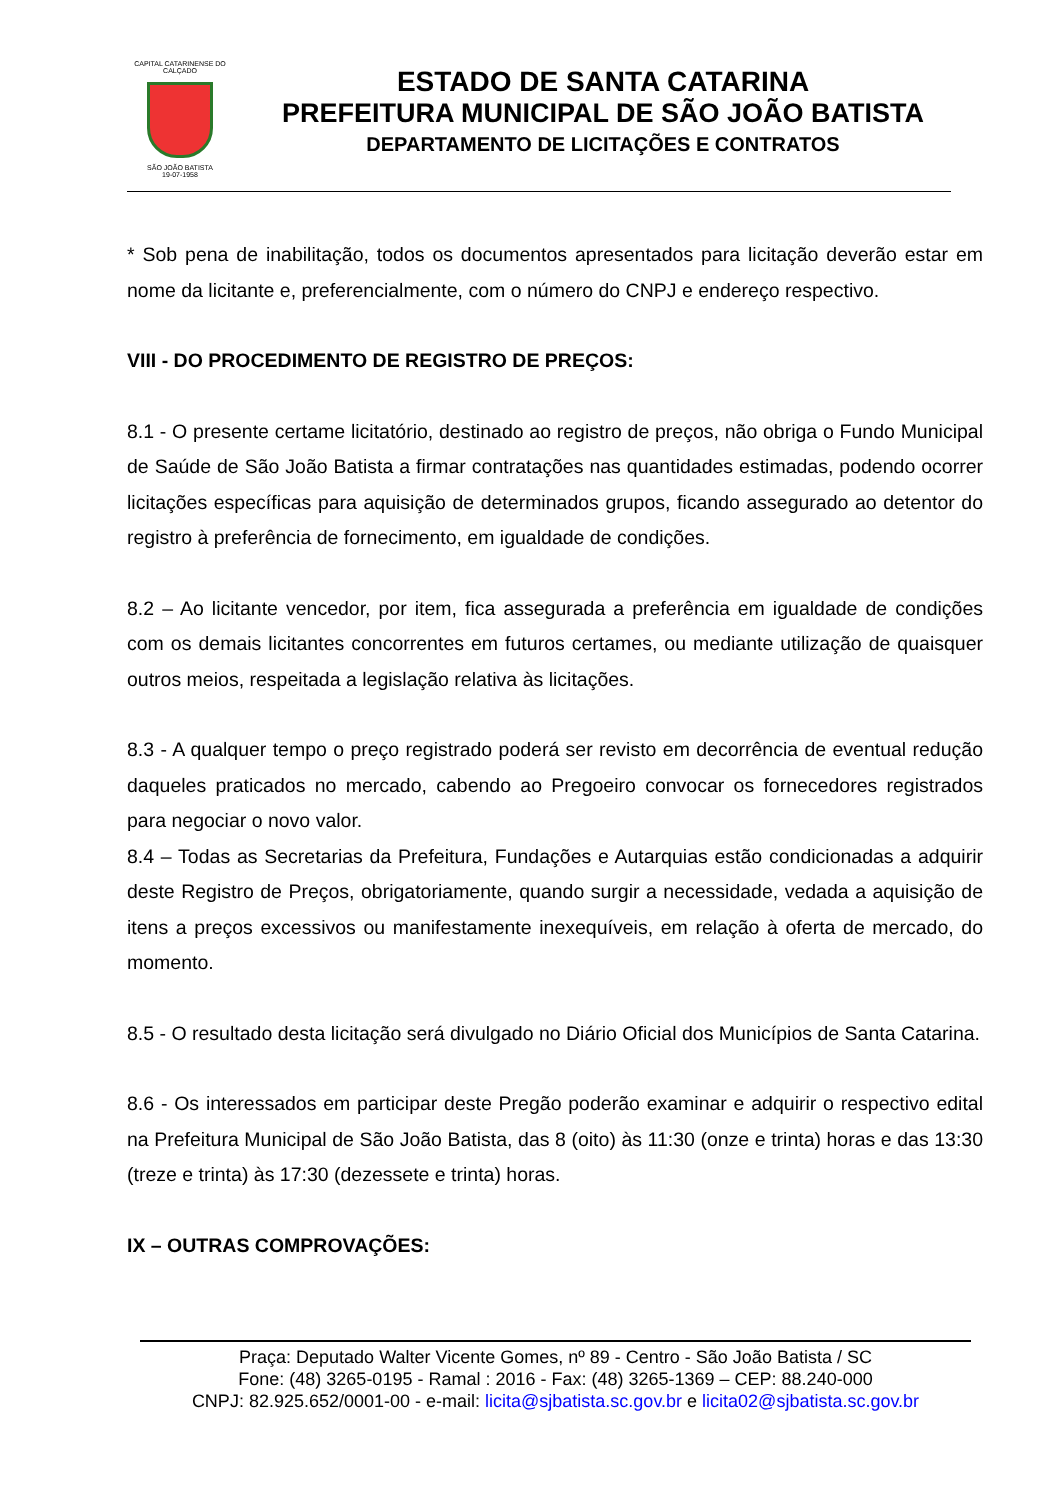CAPITAL CATARINENSE DO CALÇADO
SÃO JOÃO BATISTA
19-07-1958
ESTADO DE SANTA CATARINA
PREFEITURA MUNICIPAL DE SÃO JOÃO BATISTA
DEPARTAMENTO DE LICITAÇÕES E CONTRATOS
* Sob pena de inabilitação, todos os documentos apresentados para licitação deverão estar em nome da licitante e, preferencialmente, com o número do CNPJ e endereço respectivo.
VIII - DO PROCEDIMENTO DE REGISTRO DE PREÇOS:
8.1 - O presente certame licitatório, destinado ao registro de preços, não obriga o Fundo Municipal de Saúde de São João Batista a firmar contratações nas quantidades estimadas, podendo ocorrer licitações específicas para aquisição de determinados grupos, ficando assegurado ao detentor do registro à preferência de fornecimento, em igualdade de condições.
8.2 – Ao licitante vencedor, por item, fica assegurada a preferência em igualdade de condições com os demais licitantes concorrentes em futuros certames, ou mediante utilização de quaisquer outros meios, respeitada a legislação relativa às licitações.
8.3 - A qualquer tempo o preço registrado poderá ser revisto em decorrência de eventual redução daqueles praticados no mercado, cabendo ao Pregoeiro convocar os fornecedores registrados para negociar o novo valor.
8.4 – Todas as Secretarias da Prefeitura, Fundações e Autarquias estão condicionadas a adquirir deste Registro de Preços, obrigatoriamente, quando surgir a necessidade, vedada a aquisição de itens a preços excessivos ou manifestamente inexequíveis, em relação à oferta de mercado, do momento.
8.5 - O resultado desta licitação será divulgado no Diário Oficial dos Municípios de Santa Catarina.
8.6 - Os interessados em participar deste Pregão poderão examinar e adquirir o respectivo edital na Prefeitura Municipal de São João Batista, das 8 (oito) às 11:30 (onze e trinta) horas e das 13:30 (treze e trinta) às 17:30 (dezessete e trinta) horas.
IX – OUTRAS COMPROVAÇÕES:
Praça: Deputado Walter Vicente Gomes, nº 89 - Centro - São João Batista / SC
Fone: (48) 3265-0195 - Ramal : 2016 - Fax: (48) 3265-1369 – CEP: 88.240-000
CNPJ: 82.925.652/0001-00 - e-mail: licita@sjbatista.sc.gov.br e licita02@sjbatista.sc.gov.br